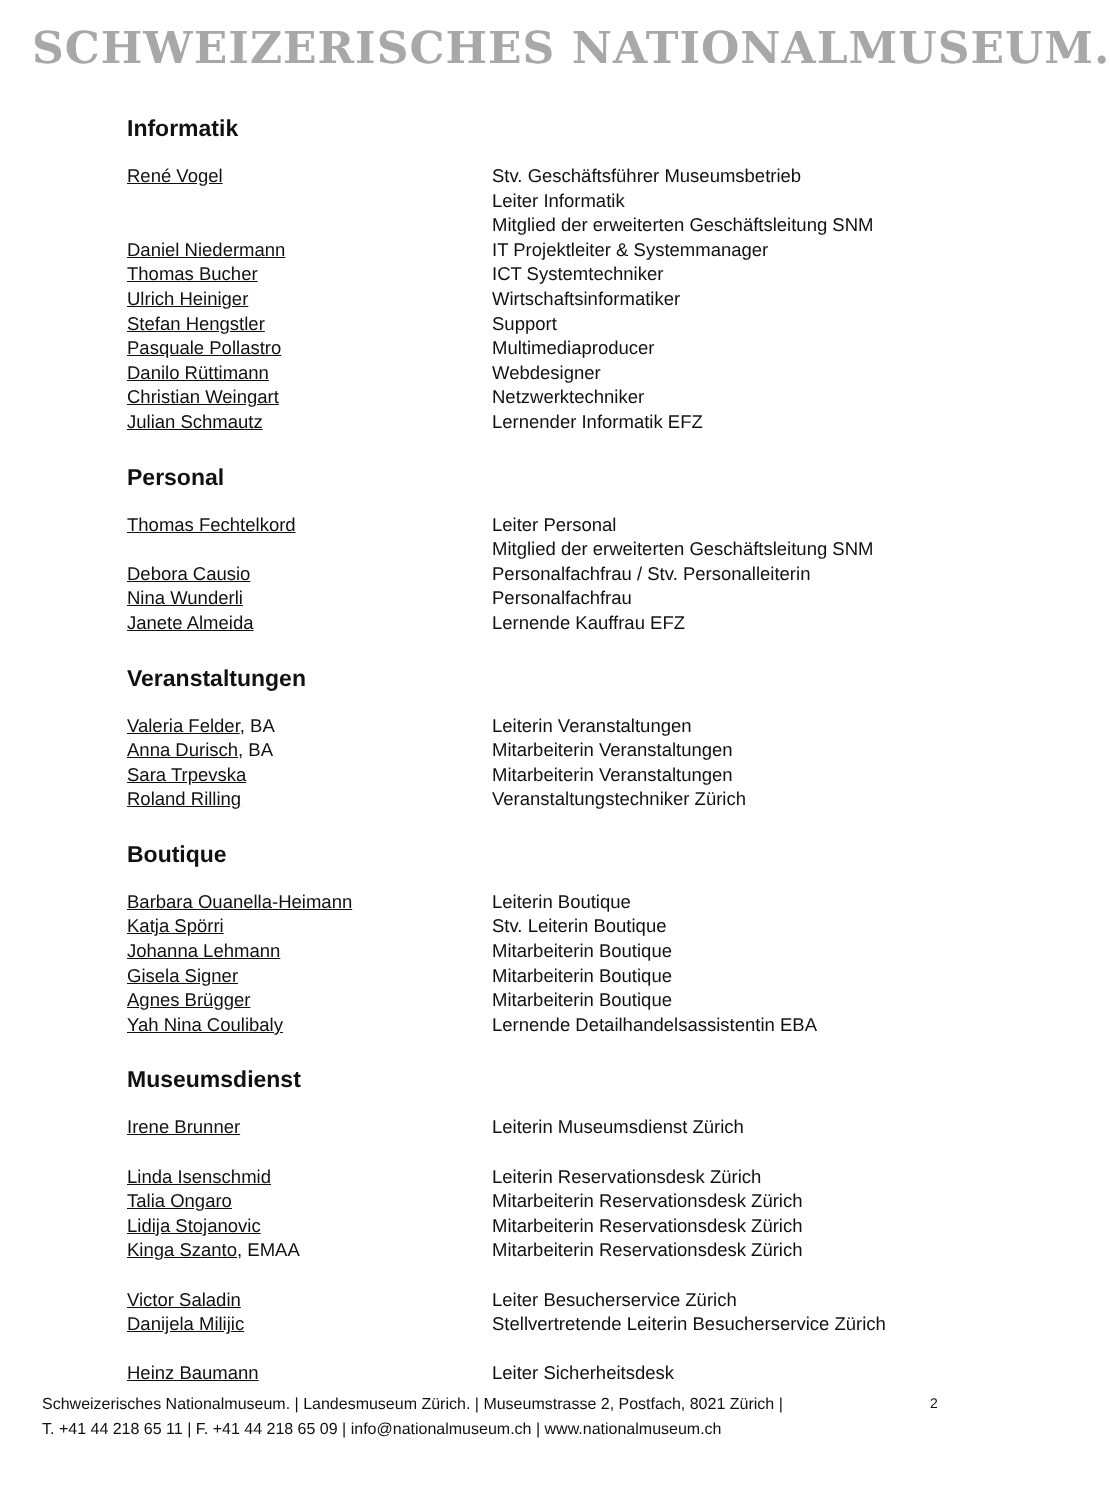SCHWEIZERISCHES NATIONALMUSEUM.
Informatik
| René Vogel | Stv. Geschäftsführer Museumsbetrieb |
| | Leiter Informatik |
| | Mitglied der erweiterten Geschäftsleitung SNM |
| Daniel Niedermann | IT Projektleiter & Systemmanager |
| Thomas Bucher | ICT Systemtechniker |
| Ulrich Heiniger | Wirtschaftsinformatiker |
| Stefan Hengstler | Support |
| Pasquale Pollastro | Multimediaproducer |
| Danilo Rüttimann | Webdesigner |
| Christian Weingart | Netzwerktechniker |
| Julian Schmautz | Lernender Informatik EFZ |
Personal
| Thomas Fechtelkord | Leiter Personal |
| | Mitglied der erweiterten Geschäftsleitung SNM |
| Debora Causio | Personalfachfrau / Stv. Personalleiterin |
| Nina Wunderli | Personalfachfrau |
| Janete Almeida | Lernende Kauffrau EFZ |
Veranstaltungen
| Valeria Felder , BA | Leiterin Veranstaltungen |
| Anna Durisch , BA | Mitarbeiterin Veranstaltungen |
| Sara Trpevska | Mitarbeiterin Veranstaltungen |
| Roland Rilling | Veranstaltungstechniker Zürich |
Boutique
| Barbara Ouanella-Heimann | Leiterin Boutique |
| Katja Spörri | Stv. Leiterin Boutique |
| Johanna Lehmann | Mitarbeiterin Boutique |
| Gisela Signer | Mitarbeiterin Boutique |
| Agnes Brügger | Mitarbeiterin Boutique |
| Yah Nina Coulibaly | Lernende Detailhandelsassistentin EBA |
Museumsdienst
| Irene Brunner | Leiterin Museumsdienst Zürich |
| Linda Isenschmid | Leiterin Reservationsdesk Zürich |
| Talia Ongaro | Mitarbeiterin Reservationsdesk Zürich |
| Lidija Stojanovic | Mitarbeiterin Reservationsdesk Zürich |
| Kinga Szanto , EMAA | Mitarbeiterin Reservationsdesk Zürich |
| Victor Saladin | Leiter Besucherservice Zürich |
| Danijela Milijic | Stellvertretende Leiterin Besucherservice Zürich |
| Heinz Baumann | Leiter Sicherheitsdesk |
Schweizerisches Nationalmuseum. | Landesmuseum Zürich. | Museumstrasse 2, Postfach, 8021 Zürich |
T. +41 44 218 65 11 | F. +41 44 218 65 09 | info@nationalmuseum.ch | www.nationalmuseum.ch
2